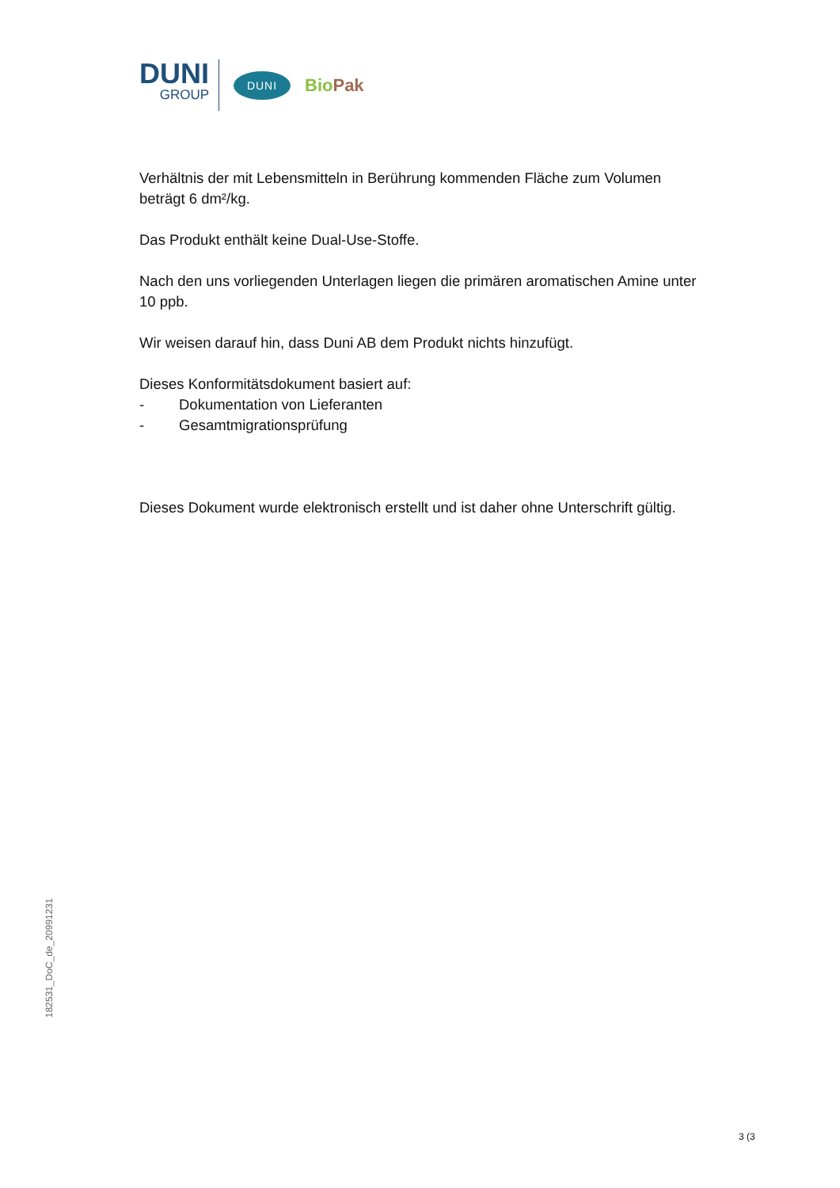DUNI
GROUP
DUNI
Bio Pak
Verhältnis der mit Lebensmitteln in Berührung kommenden Fläche zum Volumen beträgt 6 dm²/kg.
Das Produkt enthält keine Dual-Use-Stoffe.
Nach den uns vorliegenden Unterlagen liegen die primären aromatischen Amine unter 10 ppb.
Wir weisen darauf hin, dass Duni AB dem Produkt nichts hinzufügt.
Dieses Konformitätsdokument basiert auf:
- Dokumentation von Lieferanten
- Gesamtmigrationsprüfung
Dieses Dokument wurde elektronisch erstellt und ist daher ohne Unterschrift gültig.
182531_DoC_de_20991231
3 (3